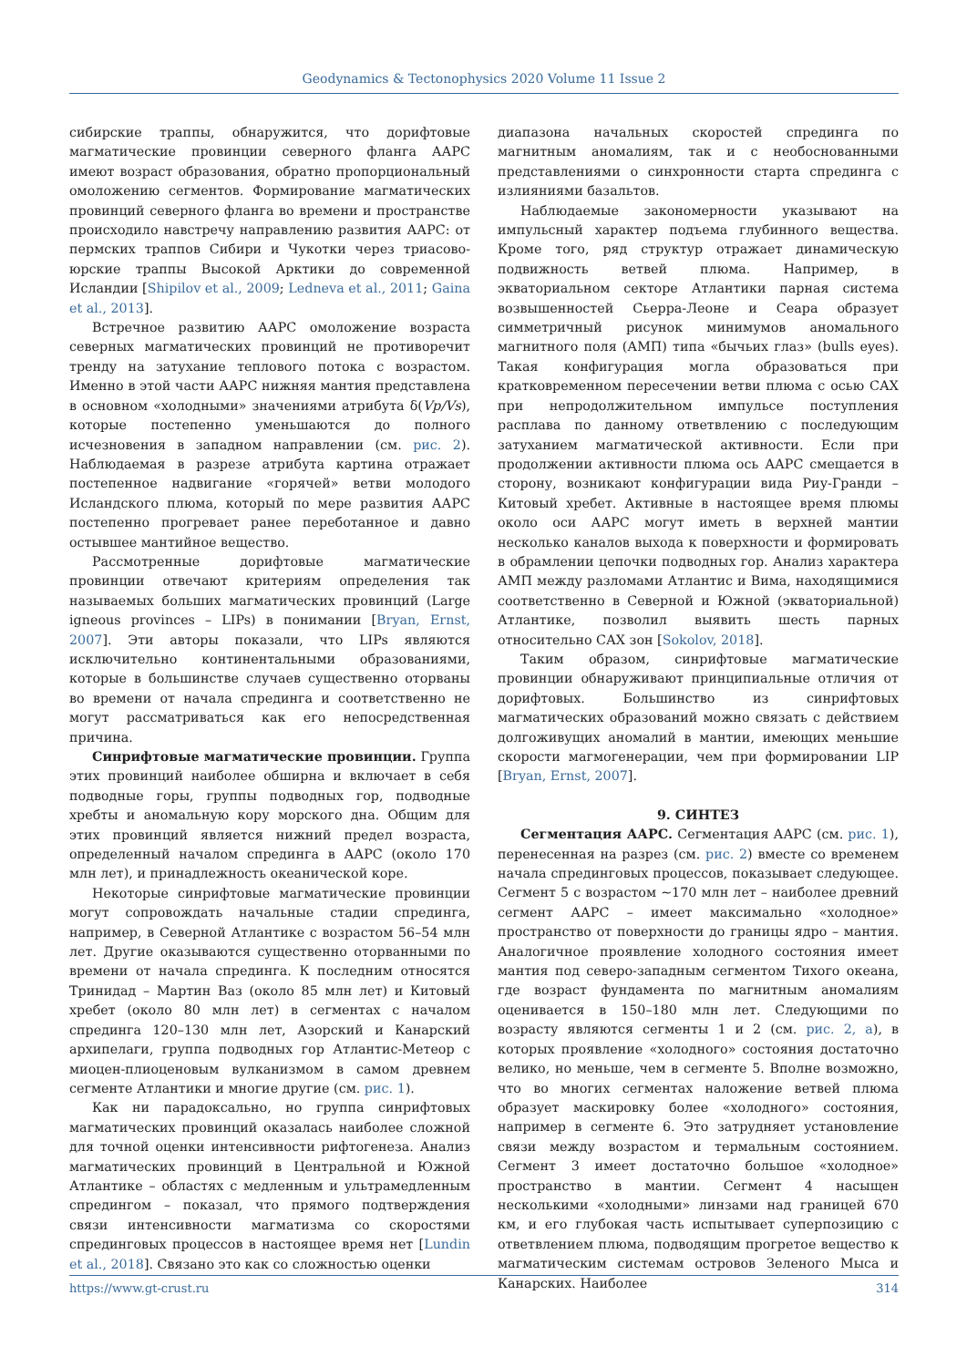Geodynamics & Tectonophysics 2020 Volume 11 Issue 2
сибирские траппы, обнаружится, что дорифтовые магматические провинции северного фланга ААРС имеют возраст образования, обратно пропорциональный омоложению сегментов. Формирование магматических провинций северного фланга во времени и пространстве происходило навстречу направлению развития ААРС: от пермских траппов Сибири и Чукотки через триасово-юрские траппы Высокой Арктики до современной Исландии [Shipilov et al., 2009; Ledneva et al., 2011; Gaina et al., 2013].
Встречное развитию ААРС омоложение возраста северных магматических провинций не противоречит тренду на затухание теплового потока с возрастом. Именно в этой части ААРС нижняя мантия представлена в основном «холодными» значениями атрибута δ(Vp/Vs), которые постепенно уменьшаются до полного исчезновения в западном направлении (см. рис. 2). Наблюдаемая в разрезе атрибута картина отражает постепенное надвигание «горячей» ветви молодого Исландского плюма, который по мере развития ААРС постепенно прогревает ранее переботанное и давно остывшее мантийное вещество.
Рассмотренные дорифтовые магматические провинции отвечают критериям определения так называемых больших магматических провинций (Large igneous provinces – LIPs) в понимании [Bryan, Ernst, 2007]. Эти авторы показали, что LIPs являются исключительно континентальными образованиями, которые в большинстве случаев существенно оторваны во времени от начала спрединга и соответственно не могут рассматриваться как его непосредственная причина.
Синрифтовые магматические провинции. Группа этих провинций наиболее обширна и включает в себя подводные горы, группы подводных гор, подводные хребты и аномальную кору морского дна. Общим для этих провинций является нижний предел возраста, определенный началом спрединга в ААРС (около 170 млн лет), и принадлежность океанической коре.
Некоторые синрифтовые магматические провинции могут сопровождать начальные стадии спрединга, например, в Северной Атлантике с возрастом 56–54 млн лет. Другие оказываются существенно оторванными по времени от начала спрединга. К последним относятся Тринидад – Мартин Ваз (около 85 млн лет) и Китовый хребет (около 80 млн лет) в сегментах с началом спрединга 120–130 млн лет, Азорский и Канарский архипелаги, группа подводных гор Атлантис-Метеор с миоцен-плиоценовым вулканизмом в самом древнем сегменте Атлантики и многие другие (см. рис. 1).
Как ни парадоксально, но группа синрифтовых магматических провинций оказалась наиболее сложной для точной оценки интенсивности рифтогенеза. Анализ магматических провинций в Центральной и Южной Атлантике – областях с медленным и ультрамедленным спредингом – показал, что прямого подтверждения связи интенсивности магматизма со скоростями спрединговых процессов в настоящее время нет [Lundin et al., 2018]. Связано это как со сложностью оценки
диапазона начальных скоростей спрединга по магнитным аномалиям, так и с необоснованными представлениями о синхронности старта спрединга с излияниями базальтов.
Наблюдаемые закономерности указывают на импульсный характер подъема глубинного вещества. Кроме того, ряд структур отражает динамическую подвижность ветвей плюма. Например, в экваториальном секторе Атлантики парная система возвышенностей Сьерра-Леоне и Сеара образует симметричный рисунок минимумов аномального магнитного поля (АМП) типа «бычьих глаз» (bulls eyes). Такая конфигурация могла образоваться при кратковременном пересечении ветви плюма с осью САХ при непродолжительном импульсе поступления расплава по данному ответвлению с последующим затуханием магматической активности. Если при продолжении активности плюма ось ААРС смещается в сторону, возникают конфигурации вида Риу-Гранди – Китовый хребет. Активные в настоящее время плюмы около оси ААРС могут иметь в верхней мантии несколько каналов выхода к поверхности и формировать в обрамлении цепочки подводных гор. Анализ характера АМП между разломами Атлантис и Вима, находящимися соответственно в Северной и Южной (экваториальной) Атлантике, позволил выявить шесть парных относительно САХ зон [Sokolov, 2018].
Таким образом, синрифтовые магматические провинции обнаруживают принципиальные отличия от дорифтовых. Большинство из синрифтовых магматических образований можно связать с действием долгоживущих аномалий в мантии, имеющих меньшие скорости магмогенерации, чем при формировании LIP [Bryan, Ernst, 2007].
9. СИНТЕЗ
Сегментация ААРС. Сегментация ААРС (см. рис. 1), перенесенная на разрез (см. рис. 2) вместе со временем начала спрединговых процессов, показывает следующее. Сегмент 5 с возрастом ~170 млн лет – наиболее древний сегмент ААРС – имеет максимально «холодное» пространство от поверхности до границы ядро – мантия. Аналогичное проявление холодного состояния имеет мантия под северо-западным сегментом Тихого океана, где возраст фундамента по магнитным аномалиям оценивается в 150–180 млн лет. Следующими по возрасту являются сегменты 1 и 2 (см. рис. 2, а), в которых проявление «холодного» состояния достаточно велико, но меньше, чем в сегменте 5. Вполне возможно, что во многих сегментах наложение ветвей плюма образует маскировку более «холодного» состояния, например в сегменте 6. Это затрудняет установление связи между возрастом и термальным состоянием. Сегмент 3 имеет достаточно большое «холодное» пространство в мантии. Сегмент 4 насыщен несколькими «холодными» линзами над границей 670 км, и его глубокая часть испытывает суперпозицию с ответвлением плюма, подводящим прогретое вещество к магматическим системам островов Зеленого Мыса и Канарских. Наиболее
https://www.gt-crust.ru 314